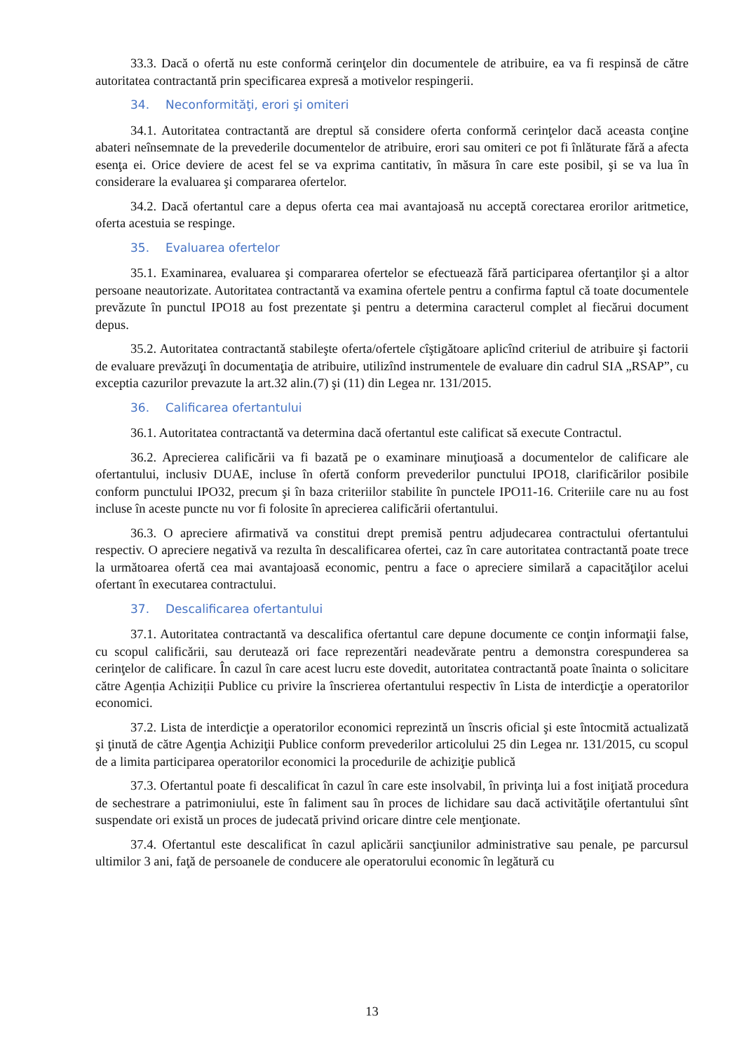33.3. Dacă o ofertă nu este conformă cerinţelor din documentele de atribuire, ea va fi respinsă de către autoritatea contractantă prin specificarea expresă a motivelor respingerii.
34. Neconformităţi, erori şi omiteri
34.1. Autoritatea contractantă are dreptul să considere oferta conformă cerinţelor dacă aceasta conţine abateri neînsemnate de la prevederile documentelor de atribuire, erori sau omiteri ce pot fi înlăturate fără a afecta esenţa ei. Orice deviere de acest fel se va exprima cantitativ, în măsura în care este posibil, şi se va lua în considerare la evaluarea şi compararea ofertelor.
34.2. Dacă ofertantul care a depus oferta cea mai avantajoasă nu acceptă corectarea erorilor aritmetice, oferta acestuia se respinge.
35. Evaluarea ofertelor
35.1. Examinarea, evaluarea şi compararea ofertelor se efectuează fără participarea ofertanţilor şi a altor persoane neautorizate. Autoritatea contractantă va examina ofertele pentru a confirma faptul că toate documentele prevăzute în punctul IPO18 au fost prezentate şi pentru a determina caracterul complet al fiecărui document depus.
35.2. Autoritatea contractantă stabileşte oferta/ofertele cîştigătoare aplicînd criteriul de atribuire şi factorii de evaluare prevăzuţi în documentaţia de atribuire, utilizînd instrumentele de evaluare din cadrul SIA „RSAP”, cu exceptia cazurilor prevazute la art.32 alin.(7) şi (11) din Legea nr. 131/2015.
36. Calificarea ofertantului
36.1. Autoritatea contractantă va determina dacă ofertantul este calificat să execute Contractul.
36.2. Aprecierea calificării va fi bazată pe o examinare minuţioasă a documentelor de calificare ale ofertantului, inclusiv DUAE, incluse în ofertă conform prevederilor punctului IPO18, clarificărilor posibile conform punctului IPO32, precum şi în baza criteriilor stabilite în punctele IPO11-16. Criteriile care nu au fost incluse în aceste puncte nu vor fi folosite în aprecierea calificării ofertantului.
36.3. O apreciere afirmativă va constitui drept premisă pentru adjudecarea contractului ofertantului respectiv. O apreciere negativă va rezulta în descalificarea ofertei, caz în care autoritatea contractantă poate trece la următoarea ofertă cea mai avantajoasă economic, pentru a face o apreciere similară a capacităţilor acelui ofertant în executarea contractului.
37. Descalificarea ofertantului
37.1. Autoritatea contractantă va descalifica ofertantul care depune documente ce conţin informaţii false, cu scopul calificării, sau derutează ori face reprezentări neadevărate pentru a demonstra corespunderea sa cerinţelor de calificare. În cazul în care acest lucru este dovedit, autoritatea contractantă poate înainta o solicitare către Agenția Achiziții Publice cu privire la înscrierea ofertantului respectiv în Lista de interdicţie a operatorilor economici.
37.2. Lista de interdicţie a operatorilor economici reprezintă un înscris oficial şi este întocmită actualizată şi ţinută de către Agenţia Achiziţii Publice conform prevederilor articolului 25 din Legea nr. 131/2015, cu scopul de a limita participarea operatorilor economici la procedurile de achiziţie publică
37.3. Ofertantul poate fi descalificat în cazul în care este insolvabil, în privinţa lui a fost iniţiată procedura de sechestrare a patrimoniului, este în faliment sau în proces de lichidare sau dacă activităţile ofertantului sînt suspendate ori există un proces de judecată privind oricare dintre cele menţionate.
37.4. Ofertantul este descalificat în cazul aplicării sancţiunilor administrative sau penale, pe parcursul ultimilor 3 ani, faţă de persoanele de conducere ale operatorului economic în legătură cu
13